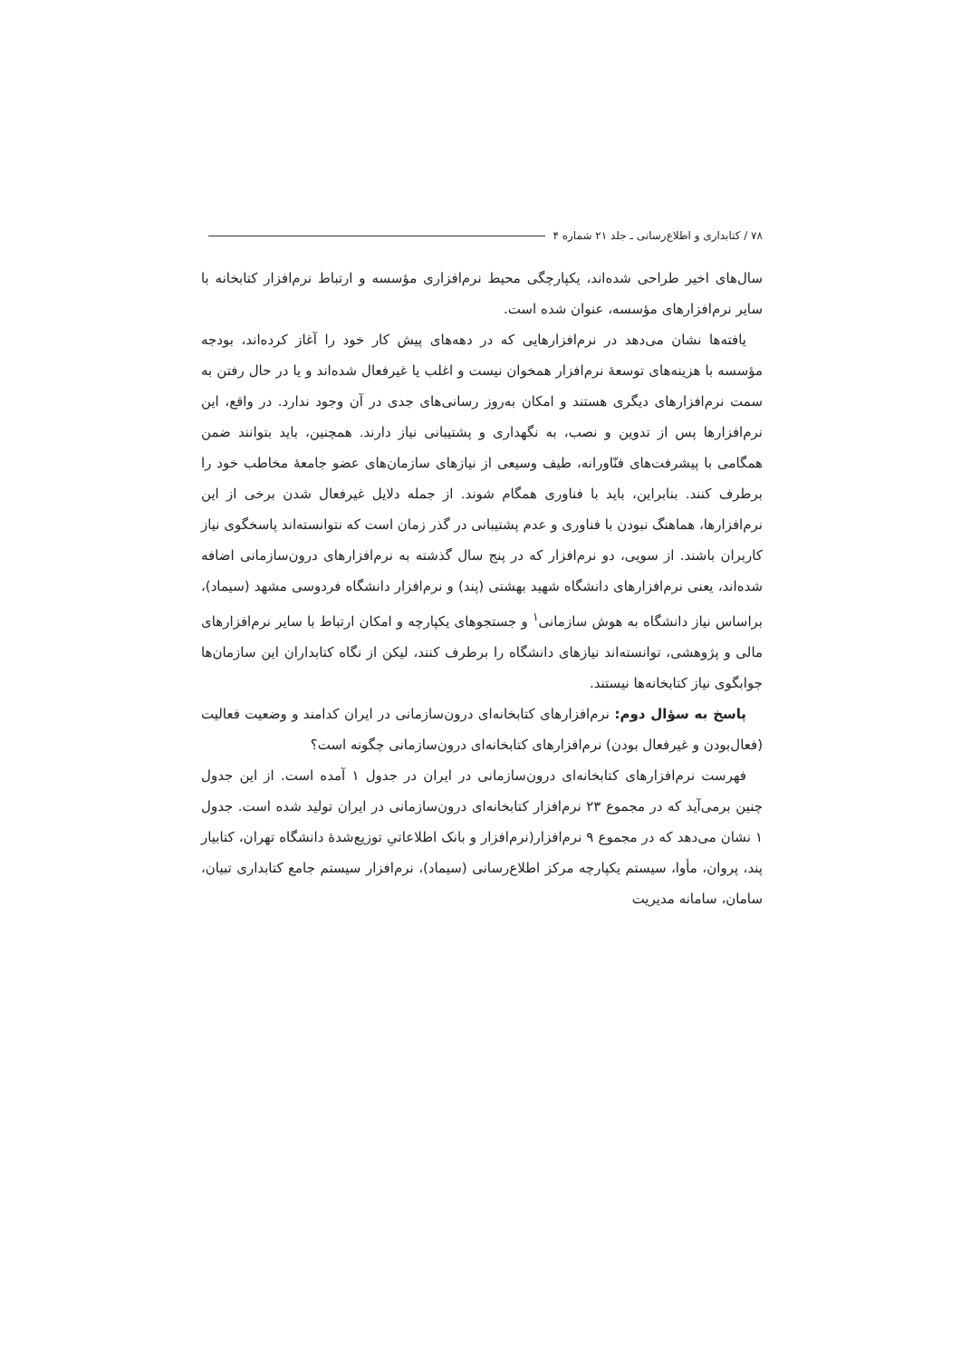۷۸ / کتابداری و اطلاع‌رسانی ـ جلد ۲۱ شماره ۴
سال‌های اخیر طراحی شده‌اند، یکپارچگی محیط نرم‌افزاری مؤسسه و ارتباط نرم‌افزار کتابخانه با سایر نرم‌افزارهای مؤسسه، عنوان شده است.
یافته‌ها نشان می‌دهد در نرم‌افزارهایی که در دهه‌های پیش کار خود را آغاز کرده‌اند، بودجه مؤسسه با هزینه‌های توسعهٔ نرم‌افزار همخوان نیست و اغلب یا غیرفعال شده‌اند و یا در حال رفتن به سمت نرم‌افزارهای دیگری هستند و امکان به‌روز رسانی‌های جدی در آن وجود ندارد. در واقع، این نرم‌افزارها پس از تدوین و نصب، به نگهداری و پشتیبانی نیاز دارند. همچنین، باید بتوانند ضمن همگامی با پیشرفت‌های فنّاورانه، طیف وسیعی از نیازهای سازمان‌های عضو جامعهٔ مخاطب خود را برطرف کنند. بنابراین، باید با فناوری همگام شوند. از جمله دلایل غیرفعال شدن برخی از این نرم‌افزارها، هماهنگ نبودن با فناوری و عدم پشتیبانی در گذر زمان است که نتوانسته‌اند پاسخگوی نیاز کاربران باشند. از سویی، دو نرم‌افزار که در پنج سال گذشته به نرم‌افزارهای درون‌سازمانی اضافه شده‌اند، یعنی نرم‌افزارهای دانشگاه شهید بهشتی (پند) و نرم‌افزار دانشگاه فردوسی مشهد (سیماد)، براساس نیاز دانشگاه به هوش سازمانی<sup>۱</sup> و جستجوهای یکپارچه و امکان ارتباط با سایر نرم‌افزارهای مالی و پژوهشی، توانسته‌اند نیازهای دانشگاه را برطرف کنند، لیکن از نگاه کتابداران این سازمان‌ها جوابگوی نیاز کتابخانه‌ها نیستند.
پاسخ به سؤال دوم: نرم‌افزارهای کتابخانه‌ای درون‌سازمانی در ایران کدامند و وضعیت فعالیت (فعال‌بودن و غیرفعال بودن) نرم‌افزارهای کتابخانه‌ای درون‌سازمانی چگونه است؟
فهرست نرم‌افزارهای کتابخانه‌ای درون‌سازمانی در ایران در جدول ۱ آمده است. از این جدول چنین برمی‌آید که در مجموع ۲۳ نرم‌افزار کتابخانه‌ای درون‌سازمانی در ایران تولید شده است. جدول ۱ نشان می‌دهد که در مجموع ۹ نرم‌افزار(نرم‌افزار و بانک اطلاعاتیِ توزیع‌شدهٔ دانشگاه تهران، کتابیار پند، پروان، مأوا، سیستم یکپارچه مرکز اطلاع‌رسانی (سیماد)، نرم‌افزار سیستم جامع کتابداری تبیان، سامان، سامانه مدیریت